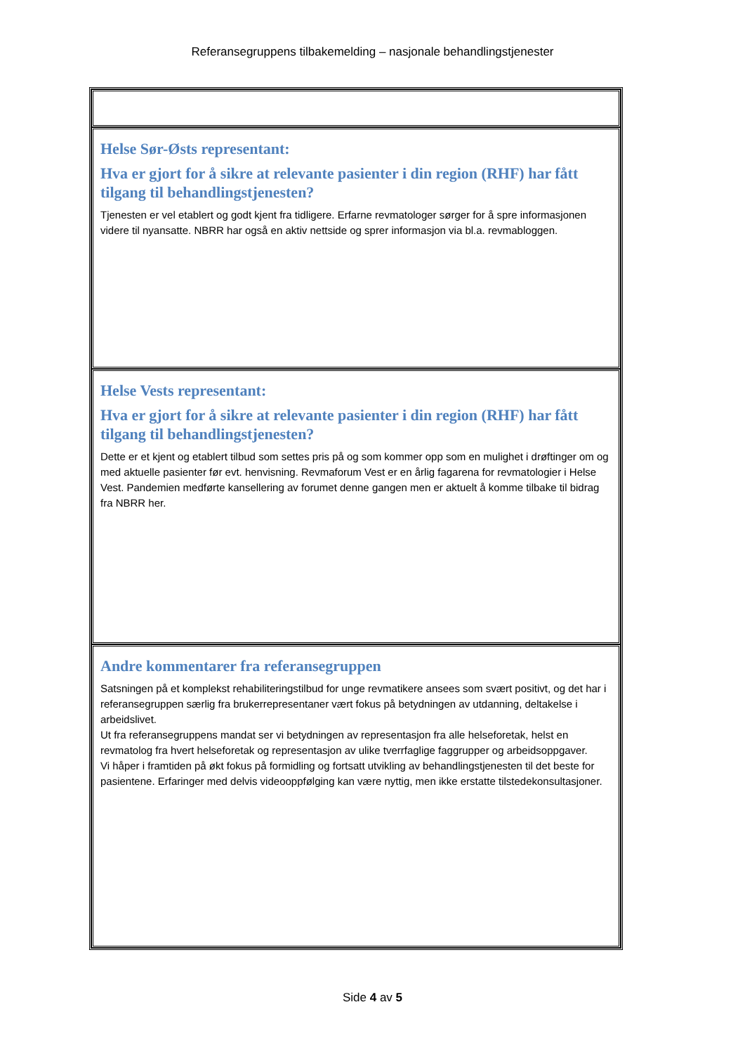Referansegruppens tilbakemelding – nasjonale behandlingstjenester
| Helse Sør-Østs representant: Hva er gjort for å sikre at relevante pasienter i din region (RHF) har fått tilgang til behandlingstjenesten? Tjenesten er vel etablert og godt kjent fra tidligere. Erfarne revmatologer sørger for å spre informasjonen videre til nyansatte. NBRR har også en aktiv nettside og sprer informasjon via bl.a. revmabloggen. |
| Helse Vests representant: Hva er gjort for å sikre at relevante pasienter i din region (RHF) har fått tilgang til behandlingstjenesten? Dette er et kjent og etablert tilbud som settes pris på og som kommer opp som en mulighet i drøftinger om og med aktuelle pasienter før evt. henvisning. Revmaforum Vest er en årlig fagarena for revmatologier i Helse Vest. Pandemien medførte kansellering av forumet denne gangen men er aktuelt å komme tilbake til bidrag fra NBRR her. |
| Andre kommentarer fra referansegruppen Satsningen på et komplekst rehabiliteringstilbud for unge revmatikere ansees som svært positivt, og det har i referansegruppen særlig fra brukerrepresentaner vært fokus på betydningen av utdanning, deltakelse i arbeidslivet. Ut fra referansegruppens mandat ser vi betydningen av representasjon fra alle helseforetak, helst en revmatolog fra hvert helseforetak og representasjon av ulike tverrfaglige faggrupper og arbeidsoppgaver. Vi håper i framtiden på økt fokus på formidling og fortsatt utvikling av behandlingstjenesten til det beste for pasientene. Erfaringer med delvis videooppfølging kan være nyttig, men ikke erstatte tilstedekonsultasjoner. |
Side 4 av 5